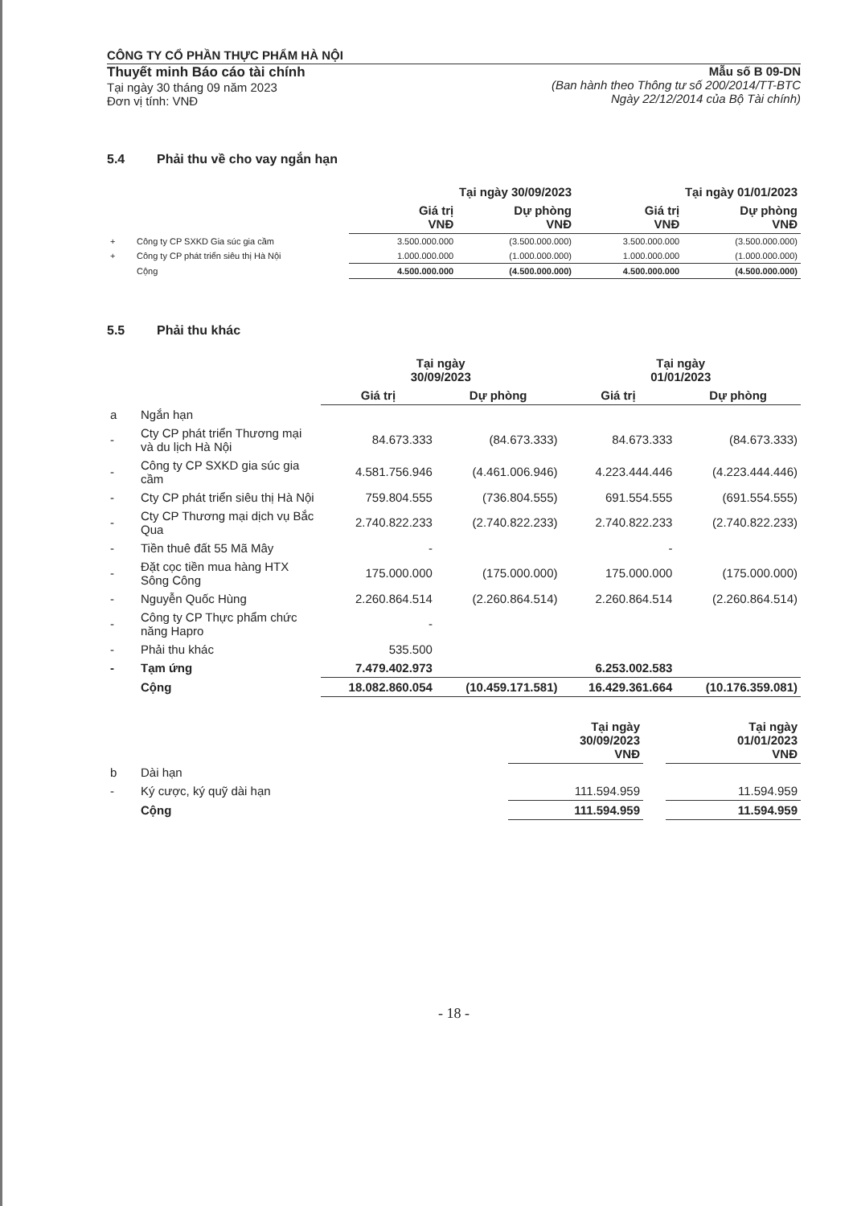CÔNG TY CỔ PHẦN THỰC PHẨM HÀ NỘI
Thuyết minh Báo cáo tài chính
Tại ngày 30 tháng 09 năm 2023
Đơn vị tính: VNĐ
Mẫu số B 09-DN
(Ban hành theo Thông tư số 200/2014/TT-BTC
Ngày 22/12/2014 của Bộ Tài chính)
5.4 Phải thu về cho vay ngắn hạn
| | | Tại ngày 30/09/2023 | | Tại ngày 01/01/2023 | |
| --- | --- | --- | --- | --- | --- |
| | | Giá trị VNĐ | Dự phòng VNĐ | Giá trị VNĐ | Dự phòng VNĐ |
| + | Công ty CP SXKD Gia súc gia cầm | 3.500.000.000 | (3.500.000.000) | 3.500.000.000 | (3.500.000.000) |
| + | Công ty CP phát triển siêu thị Hà Nội | 1.000.000.000 | (1.000.000.000) | 1.000.000.000 | (1.000.000.000) |
| | Cộng | 4.500.000.000 | (4.500.000.000) | 4.500.000.000 | (4.500.000.000) |
5.5 Phải thu khác
| | | Tại ngày 30/09/2023 | | Tại ngày 01/01/2023 | |
| --- | --- | --- | --- | --- | --- |
| | | Giá trị | Dự phòng | Giá trị | Dự phòng |
| a | Ngắn hạn | | | | |
| - | Cty CP phát triển Thương mại và du lịch Hà Nội | 84.673.333 | (84.673.333) | 84.673.333 | (84.673.333) |
| - | Công ty CP SXKD gia súc gia cầm | 4.581.756.946 | (4.461.006.946) | 4.223.444.446 | (4.223.444.446) |
| - | Cty CP phát triển siêu thị Hà Nội | 759.804.555 | (736.804.555) | 691.554.555 | (691.554.555) |
| - | Cty CP Thương mại dịch vụ Bắc Qua | 2.740.822.233 | (2.740.822.233) | 2.740.822.233 | (2.740.822.233) |
| - | Tiền thuê đất 55 Mã Mây | - | | - | |
| - | Đặt cọc tiền mua hàng HTX Sông Công | 175.000.000 | (175.000.000) | 175.000.000 | (175.000.000) |
| - | Nguyễn Quốc Hùng | 2.260.864.514 | (2.260.864.514) | 2.260.864.514 | (2.260.864.514) |
| - | Công ty CP Thực phẩm chức năng Hapro | - | | | |
| - | Phải thu khác | 535.500 | | | |
| - | Tạm ứng | 7.479.402.973 | | 6.253.002.583 | |
| | Cộng | 18.082.860.054 | (10.459.171.581) | 16.429.361.664 | (10.176.359.081) |
| | | Tại ngày 30/09/2023 VNĐ | | Tại ngày 01/01/2023 VNĐ |
| --- | --- | --- | --- | --- |
| b | Dài hạn | | | |
| - | Ký cược, ký quỹ dài hạn | 111.594.959 | | 11.594.959 |
| | Cộng | 111.594.959 | | 11.594.959 |
- 18 -